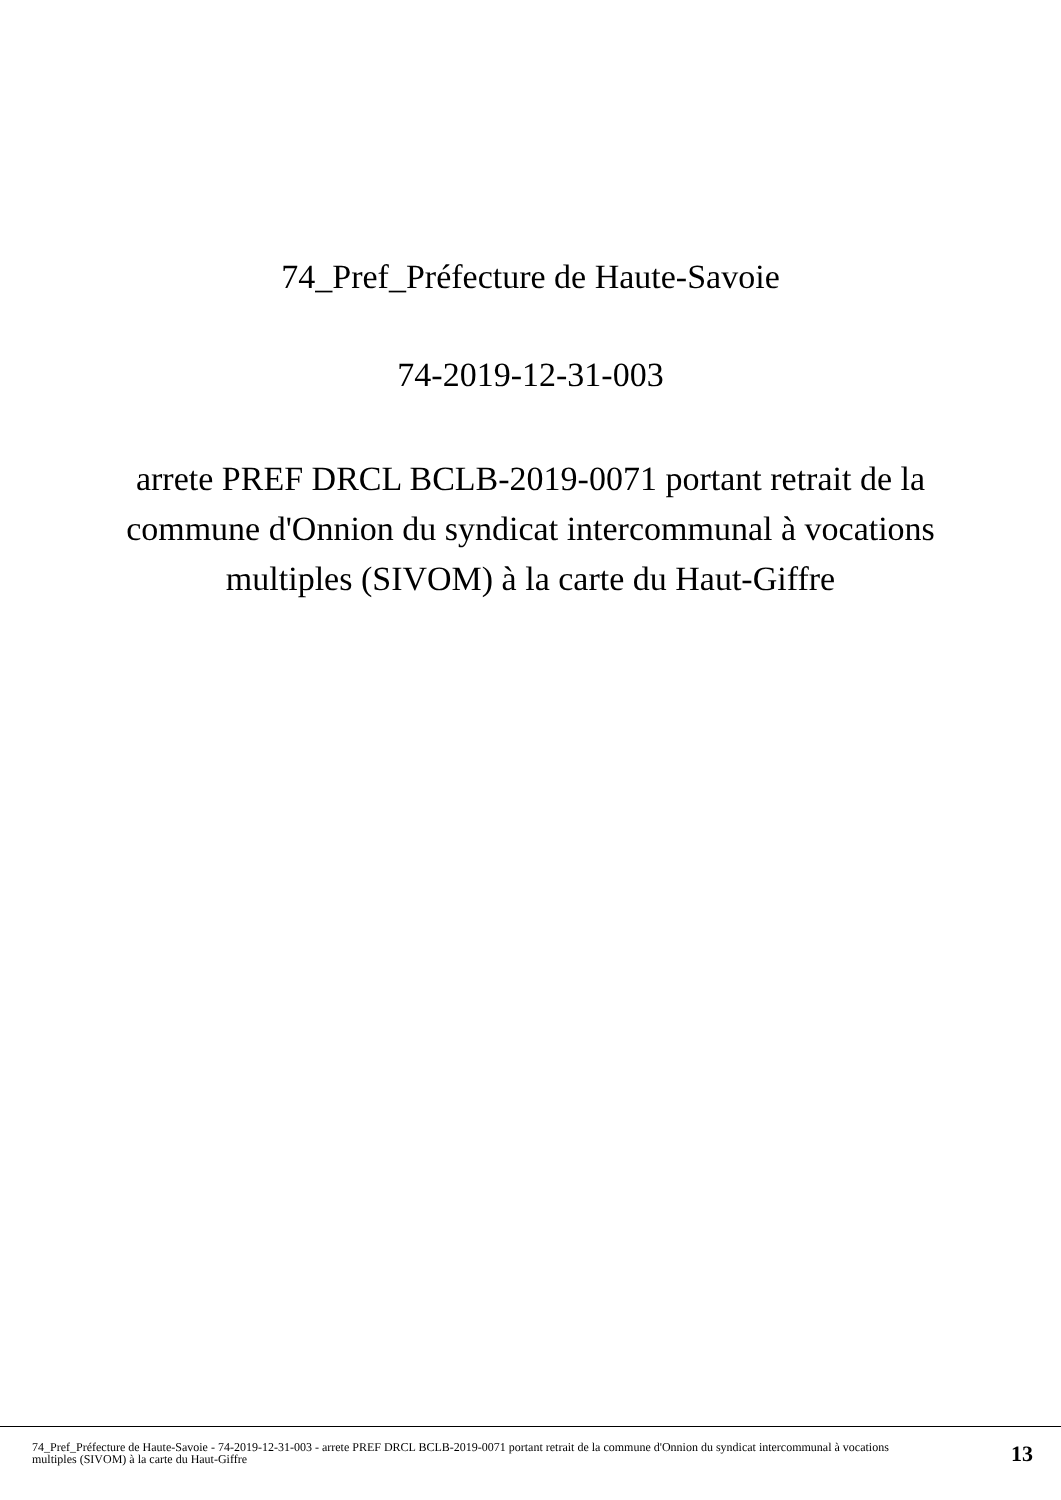74_Pref_Préfecture de Haute-Savoie
74-2019-12-31-003
arrete PREF DRCL BCLB-2019-0071 portant retrait de la commune d'Onnion du syndicat intercommunal à vocations multiples (SIVOM) à la carte du Haut-Giffre
74_Pref_Préfecture de Haute-Savoie - 74-2019-12-31-003 - arrete PREF DRCL BCLB-2019-0071 portant retrait de la commune d'Onnion du syndicat intercommunal à vocations multiples (SIVOM) à la carte du Haut-Giffre
13